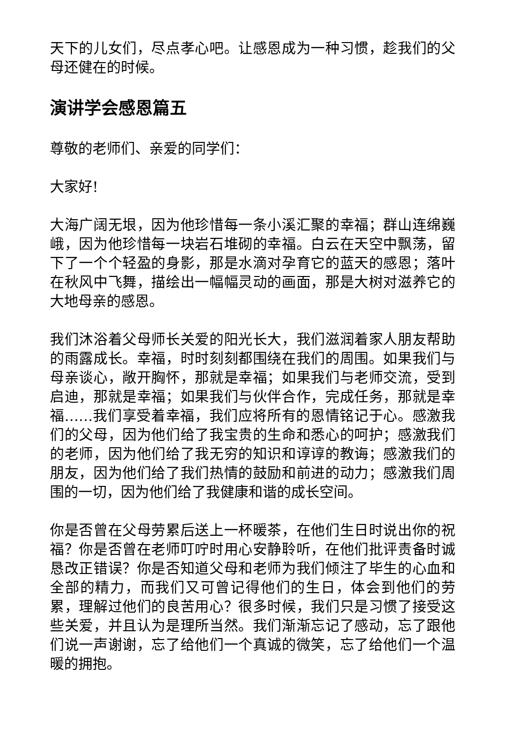天下的儿女们，尽点孝心吧。让感恩成为一种习惯，趁我们的父母还健在的时候。
演讲学会感恩篇五
尊敬的老师们、亲爱的同学们：
大家好!
大海广阔无垠，因为他珍惜每一条小溪汇聚的幸福；群山连绵巍峨，因为他珍惜每一块岩石堆砌的幸福。白云在天空中飘荡，留下了一个个轻盈的身影，那是水滴对孕育它的蓝天的感恩；落叶在秋风中飞舞，描绘出一幅幅灵动的画面，那是大树对滋养它的大地母亲的感恩。
我们沐浴着父母师长关爱的阳光长大，我们滋润着家人朋友帮助的雨露成长。幸福，时时刻刻都围绕在我们的周围。如果我们与母亲谈心，敞开胸怀，那就是幸福；如果我们与老师交流，受到启迪，那就是幸福；如果我们与伙伴合作，完成任务，那就是幸福……我们享受着幸福，我们应将所有的恩情铭记于心。感激我们的父母，因为他们给了我宝贵的生命和悉心的呵护；感激我们的老师，因为他们给了我无穷的知识和谆谆的教诲；感激我们的朋友，因为他们给了我们热情的鼓励和前进的动力；感激我们周围的一切，因为他们给了我健康和谐的成长空间。
你是否曾在父母劳累后送上一杯暖茶，在他们生日时说出你的祝福？你是否曾在老师叮咛时用心安静聆听，在他们批评责备时诚恳改正错误？你是否知道父母和老师为我们倾注了毕生的心血和全部的精力，而我们又可曾记得他们的生日，体会到他们的劳累，理解过他们的良苦用心？很多时候，我们只是习惯了接受这些关爱，并且认为是理所当然。我们渐渐忘记了感动，忘了跟他们说一声谢谢，忘了给他们一个真诚的微笑，忘了给他们一个温暖的拥抱。